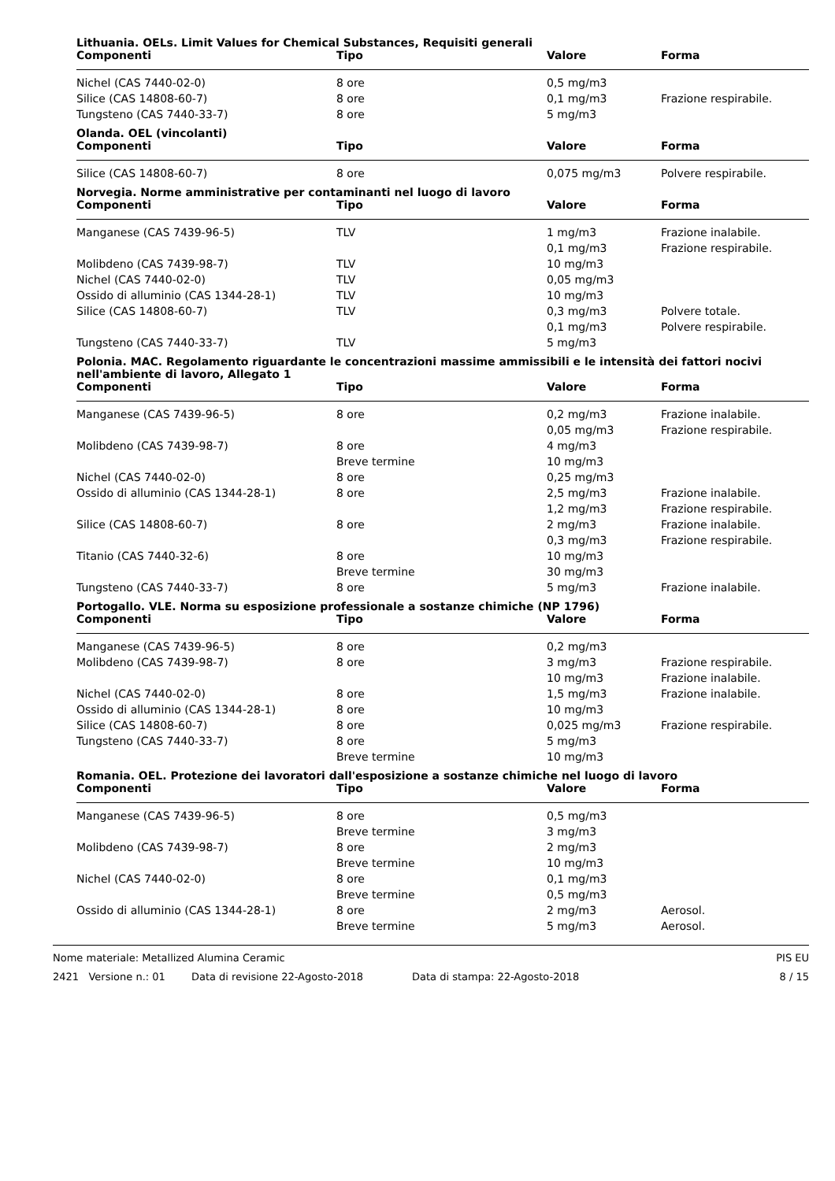Lithuania. OELs. Limit Values for Chemical Substances, Requisiti generali
| Componenti | Tipo | Valore | Forma |
| --- | --- | --- | --- |
| Nichel (CAS 7440-02-0) | 8 ore | 0,5 mg/m3 | |
| Silice (CAS 14808-60-7) | 8 ore | 0,1 mg/m3 | Frazione respirabile. |
| Tungsteno (CAS 7440-33-7) | 8 ore | 5 mg/m3 | |
Olanda. OEL (vincolanti)
| Componenti | Tipo | Valore | Forma |
| --- | --- | --- | --- |
| Silice (CAS 14808-60-7) | 8 ore | 0,075 mg/m3 | Polvere respirabile. |
Norvegia. Norme amministrative per contaminanti nel luogo di lavoro
| Componenti | Tipo | Valore | Forma |
| --- | --- | --- | --- |
| Manganese (CAS 7439-96-5) | TLV | 1 mg/m3 | Frazione inalabile. |
| | | 0,1 mg/m3 | Frazione respirabile. |
| Molibdeno (CAS 7439-98-7) | TLV | 10 mg/m3 | |
| Nichel (CAS 7440-02-0) | TLV | 0,05 mg/m3 | |
| Ossido di alluminio (CAS 1344-28-1) | TLV | 10 mg/m3 | |
| Silice (CAS 14808-60-7) | TLV | 0,3 mg/m3 | Polvere totale. |
| | | 0,1 mg/m3 | Polvere respirabile. |
| Tungsteno (CAS 7440-33-7) | TLV | 5 mg/m3 | |
Polonia. MAC. Regolamento riguardante le concentrazioni massime ammissibili e le intensità dei fattori nocivi nell'ambiente di lavoro, Allegato 1
| Componenti | Tipo | Valore | Forma |
| --- | --- | --- | --- |
| Manganese (CAS 7439-96-5) | 8 ore | 0,2 mg/m3 | Frazione inalabile. |
| | | 0,05 mg/m3 | Frazione respirabile. |
| Molibdeno (CAS 7439-98-7) | 8 ore | 4 mg/m3 | |
| | Breve termine | 10 mg/m3 | |
| Nichel (CAS 7440-02-0) | 8 ore | 0,25 mg/m3 | |
| Ossido di alluminio (CAS 1344-28-1) | 8 ore | 2,5 mg/m3 | Frazione inalabile. |
| | | 1,2 mg/m3 | Frazione respirabile. |
| Silice (CAS 14808-60-7) | 8 ore | 2 mg/m3 | Frazione inalabile. |
| | | 0,3 mg/m3 | Frazione respirabile. |
| Titanio (CAS 7440-32-6) | 8 ore | 10 mg/m3 | |
| | Breve termine | 30 mg/m3 | |
| Tungsteno (CAS 7440-33-7) | 8 ore | 5 mg/m3 | Frazione inalabile. |
Portogallo. VLE. Norma su esposizione professionale a sostanze chimiche (NP 1796)
| Componenti | Tipo | Valore | Forma |
| --- | --- | --- | --- |
| Manganese (CAS 7439-96-5) | 8 ore | 0,2 mg/m3 | |
| Molibdeno (CAS 7439-98-7) | 8 ore | 3 mg/m3 | Frazione respirabile. |
| | | 10 mg/m3 | Frazione inalabile. |
| Nichel (CAS 7440-02-0) | 8 ore | 1,5 mg/m3 | Frazione inalabile. |
| Ossido di alluminio (CAS 1344-28-1) | 8 ore | 10 mg/m3 | |
| Silice (CAS 14808-60-7) | 8 ore | 0,025 mg/m3 | Frazione respirabile. |
| Tungsteno (CAS 7440-33-7) | 8 ore | 5 mg/m3 | |
| | Breve termine | 10 mg/m3 | |
Romania. OEL. Protezione dei lavoratori dall'esposizione a sostanze chimiche nel luogo di lavoro
| Componenti | Tipo | Valore | Forma |
| --- | --- | --- | --- |
| Manganese (CAS 7439-96-5) | 8 ore | 0,5 mg/m3 | |
| | Breve termine | 3 mg/m3 | |
| Molibdeno (CAS 7439-98-7) | 8 ore | 2 mg/m3 | |
| | Breve termine | 10 mg/m3 | |
| Nichel (CAS 7440-02-0) | 8 ore | 0,1 mg/m3 | |
| | Breve termine | 0,5 mg/m3 | |
| Ossido di alluminio (CAS 1344-28-1) | 8 ore | 2 mg/m3 | Aerosol. |
| | Breve termine | 5 mg/m3 | Aerosol. |
Nome materiale: Metallized Alumina Ceramic PIS EU
2421 Versione n.: 01 Data di revisione 22-Agosto-2018 Data di stampa: 22-Agosto-2018 8 / 15